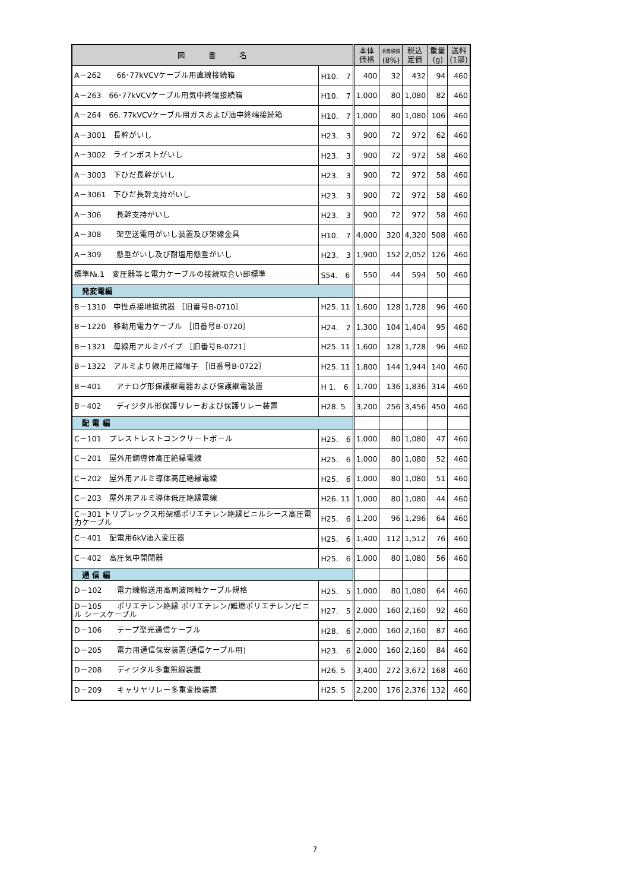| 図 書 名 | | 本体 価格 | 消費税額 (8%) | 税込 定価 | 重量 (g) | 送料 (1部) |
| --- | --- | --- | --- | --- | --- | --- |
| A－262 66･77kVCVケーブル用直線接続箱 | H10. 7 | 400 | 32 | 432 | 94 | 460 |
| A－263 66･77kVCVケーブル用気中終端接続箱 | H10. 7 | 1,000 | 80 | 1,080 | 82 | 460 |
| A－264 66. 77kVCVケーブル用ガスおよび油中終端接続箱 | H10. 7 | 1,000 | 80 | 1,080 | 106 | 460 |
| A－3001 長幹がいし | H23. 3 | 900 | 72 | 972 | 62 | 460 |
| A－3002 ラインポストがいし | H23. 3 | 900 | 72 | 972 | 58 | 460 |
| A－3003 下ひだ長幹がいし | H23. 3 | 900 | 72 | 972 | 58 | 460 |
| A－3061 下ひだ長幹支持がいし | H23. 3 | 900 | 72 | 972 | 58 | 460 |
| A－306 長幹支持がいし | H23. 3 | 900 | 72 | 972 | 58 | 460 |
| A－308 架空送電用がいし装置及び架線金具 | H10. 7 | 4,000 | 320 | 4,320 | 508 | 460 |
| A－309 懸垂がいし及び耐塩用懸垂がいし | H23. 3 | 1,900 | 152 | 2,052 | 126 | 460 |
| 標準№.1 変圧器等と電力ケーブルの接続取合い部標準 | S54. 6 | 550 | 44 | 594 | 50 | 460 |
| 発変電編 | | | | | | |
| B－1310 中性点接地抵抗器 ［旧番号B-0710］ | H25. 11 | 1,600 | 128 | 1,728 | 96 | 460 |
| B－1220 移動用電力ケーブル ［旧番号B-0720］ | H24. 2 | 1,300 | 104 | 1,404 | 95 | 460 |
| B－1321 母線用アルミパイプ ［旧番号B-0721］ | H25. 11 | 1,600 | 128 | 1,728 | 96 | 460 |
| B－1322 アルミより線用圧縮端子 ［旧番号B-0722］ | H25. 11 | 1,800 | 144 | 1,944 | 140 | 460 |
| B－401 アナログ形保護継電器および保護継電装置 | H 1. 6 | 1,700 | 136 | 1,836 | 314 | 460 |
| B－402 ディジタル形保護リレーおよび保護リレー装置 | H28. 5 | 3,200 | 256 | 3,456 | 450 | 460 |
| 配 電 編 | | | | | | |
| C－101 プレストレストコンクリートポール | H25. 6 | 1,000 | 80 | 1,080 | 47 | 460 |
| C－201 屋外用銅導体高圧絶縁電線 | H25. 6 | 1,000 | 80 | 1,080 | 52 | 460 |
| C－202 屋外用アルミ導体高圧絶縁電線 | H25. 6 | 1,000 | 80 | 1,080 | 51 | 460 |
| C－203 屋外用アルミ導体低圧絶縁電線 | H26. 11 | 1,000 | 80 | 1,080 | 44 | 460 |
| C－301 トリプレックス形架橋ポリエチレン絶縁ビニルシース高圧電力ケーブル | H25. 6 | 1,200 | 96 | 1,296 | 64 | 460 |
| C－401 配電用6kV油入変圧器 | H25. 6 | 1,400 | 112 | 1,512 | 76 | 460 |
| C－402 高圧気中開閉器 | H25. 6 | 1,000 | 80 | 1,080 | 56 | 460 |
| 通 信 編 | | | | | | |
| D－102 電力線搬送用高周波同軸ケーブル規格 | H25. 5 | 1,000 | 80 | 1,080 | 64 | 460 |
| D－105 ポリエチレン絶縁 ポリエチレン/難燃ポリエチレン/ビニル シースケーブル | H27. 5 | 2,000 | 160 | 2,160 | 92 | 460 |
| D－106 テープ型光通信ケーブル | H28. 6 | 2,000 | 160 | 2,160 | 87 | 460 |
| D－205 電力用通信保安装置(通信ケーブル用) | H23. 6 | 2,000 | 160 | 2,160 | 84 | 460 |
| D－208 ディジタル多重無線装置 | H26. 5 | 3,400 | 272 | 3,672 | 168 | 460 |
| D－209 キャリヤリレー多重変換装置 | H25. 5 | 2,200 | 176 | 2,376 | 132 | 460 |
7